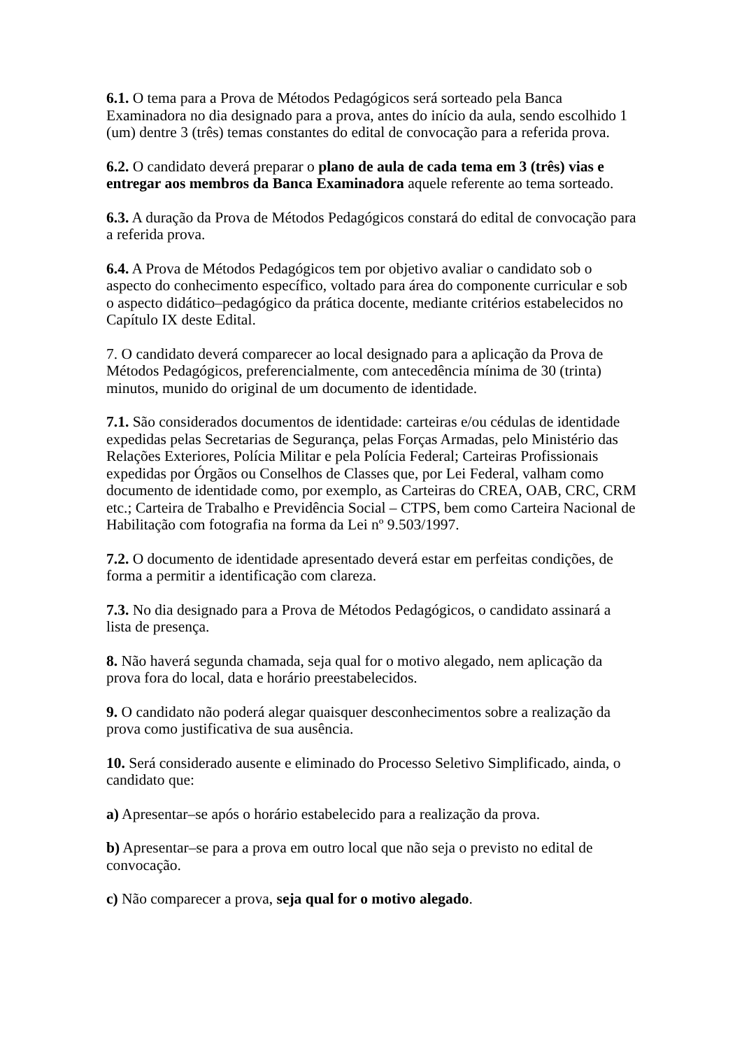6.1. O tema para a Prova de Métodos Pedagógicos será sorteado pela Banca Examinadora no dia designado para a prova, antes do início da aula, sendo escolhido 1 (um) dentre 3 (três) temas constantes do edital de convocação para a referida prova.
6.2. O candidato deverá preparar o plano de aula de cada tema em 3 (três) vias e entregar aos membros da Banca Examinadora aquele referente ao tema sorteado.
6.3. A duração da Prova de Métodos Pedagógicos constará do edital de convocação para a referida prova.
6.4. A Prova de Métodos Pedagógicos tem por objetivo avaliar o candidato sob o aspecto do conhecimento específico, voltado para área do componente curricular e sob o aspecto didático–pedagógico da prática docente, mediante critérios estabelecidos no Capítulo IX deste Edital.
7. O candidato deverá comparecer ao local designado para a aplicação da Prova de Métodos Pedagógicos, preferencialmente, com antecedência mínima de 30 (trinta) minutos, munido do original de um documento de identidade.
7.1. São considerados documentos de identidade: carteiras e/ou cédulas de identidade expedidas pelas Secretarias de Segurança, pelas Forças Armadas, pelo Ministério das Relações Exteriores, Polícia Militar e pela Polícia Federal; Carteiras Profissionais expedidas por Órgãos ou Conselhos de Classes que, por Lei Federal, valham como documento de identidade como, por exemplo, as Carteiras do CREA, OAB, CRC, CRM etc.; Carteira de Trabalho e Previdência Social – CTPS, bem como Carteira Nacional de Habilitação com fotografia na forma da Lei nº 9.503/1997.
7.2. O documento de identidade apresentado deverá estar em perfeitas condições, de forma a permitir a identificação com clareza.
7.3. No dia designado para a Prova de Métodos Pedagógicos, o candidato assinará a lista de presença.
8. Não haverá segunda chamada, seja qual for o motivo alegado, nem aplicação da prova fora do local, data e horário preestabelecidos.
9. O candidato não poderá alegar quaisquer desconhecimentos sobre a realização da prova como justificativa de sua ausência.
10. Será considerado ausente e eliminado do Processo Seletivo Simplificado, ainda, o candidato que:
a) Apresentar–se após o horário estabelecido para a realização da prova.
b) Apresentar–se para a prova em outro local que não seja o previsto no edital de convocação.
c) Não comparecer a prova, seja qual for o motivo alegado.